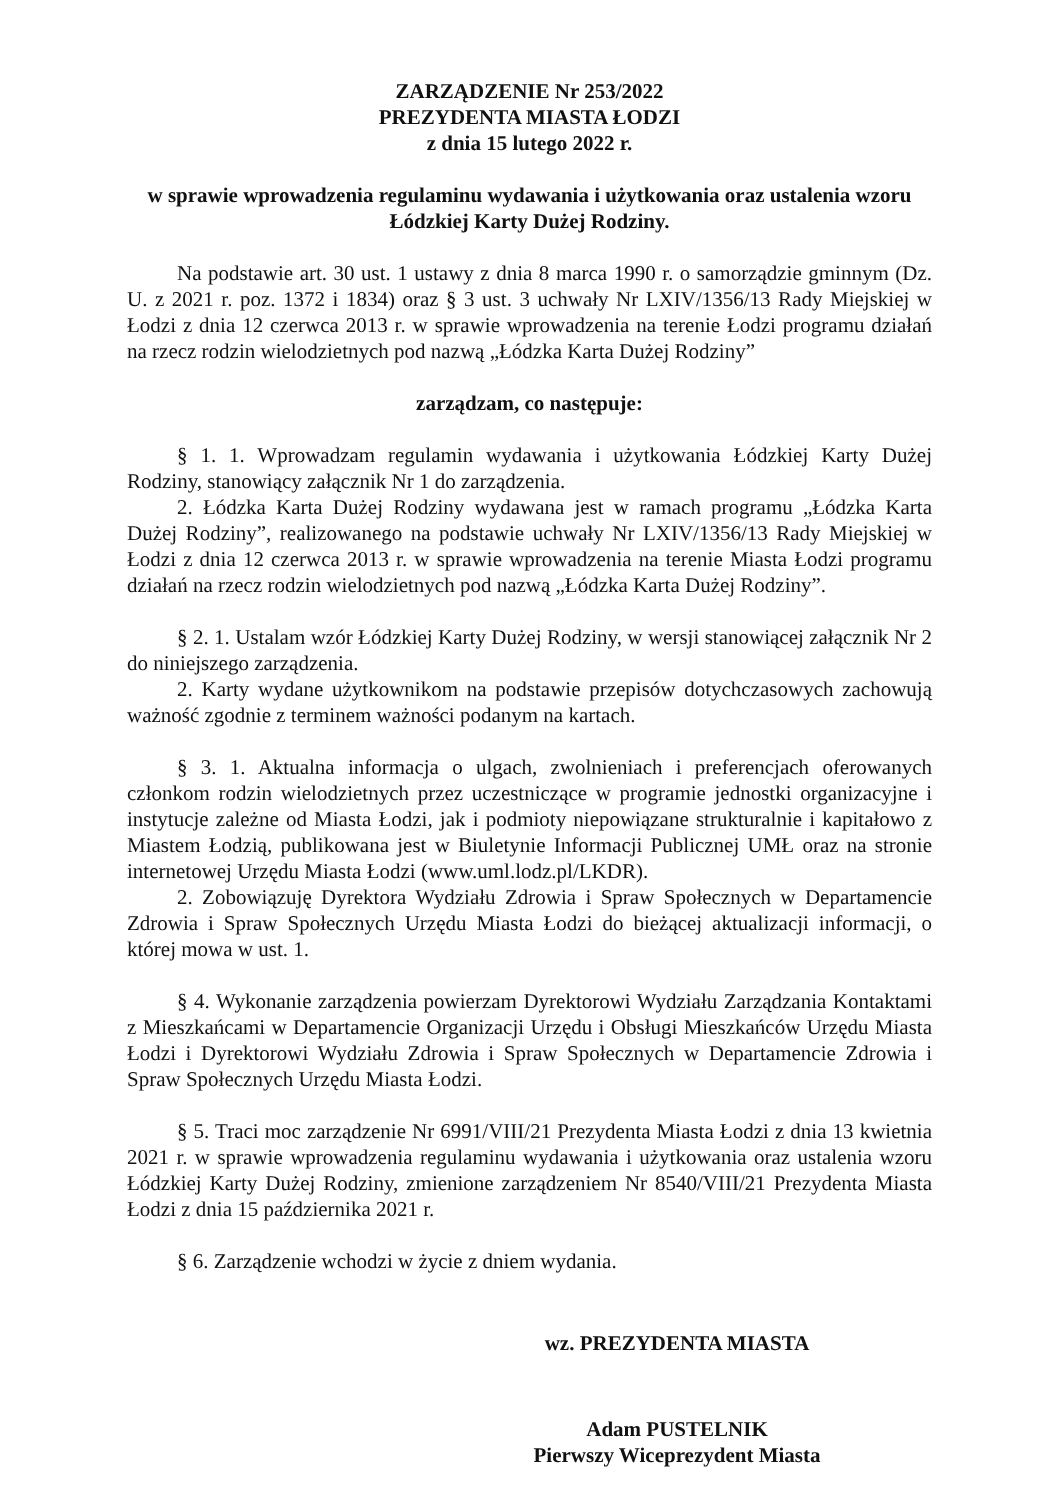ZARZĄDZENIE Nr 253/2022
PREZYDENTA MIASTA ŁODZI
z dnia 15 lutego 2022 r.
w sprawie wprowadzenia regulaminu wydawania i użytkowania oraz ustalenia wzoru
Łódzkiej Karty Dużej Rodziny.
Na podstawie art. 30 ust. 1 ustawy z dnia 8 marca 1990 r. o samorządzie gminnym (Dz. U. z 2021 r. poz. 1372 i 1834) oraz § 3 ust. 3 uchwały Nr LXIV/1356/13 Rady Miejskiej w Łodzi z dnia 12 czerwca 2013 r. w sprawie wprowadzenia na terenie Łodzi programu działań na rzecz rodzin wielodzietnych pod nazwą „Łódzka Karta Dużej Rodziny”
zarządzam, co następuje:
§ 1. 1. Wprowadzam regulamin wydawania i użytkowania Łódzkiej Karty Dużej Rodziny, stanowiący załącznik Nr 1 do zarządzenia.
2. Łódzka Karta Dużej Rodziny wydawana jest w ramach programu „Łódzka Karta Dużej Rodziny”, realizowanego na podstawie uchwały Nr LXIV/1356/13 Rady Miejskiej w Łodzi z dnia 12 czerwca 2013 r. w sprawie wprowadzenia na terenie Miasta Łodzi programu działań na rzecz rodzin wielodzietnych pod nazwą „Łódzka Karta Dużej Rodziny”.
§ 2. 1. Ustalam wzór Łódzkiej Karty Dużej Rodziny, w wersji stanowiącej załącznik Nr 2 do niniejszego zarządzenia.
2. Karty wydane użytkownikom na podstawie przepisów dotychczasowych zachowują ważność zgodnie z terminem ważności podanym na kartach.
§ 3. 1. Aktualna informacja o ulgach, zwolnieniach i preferencjach oferowanych członkom rodzin wielodzietnych przez uczestniczące w programie jednostki organizacyjne i instytucje zależne od Miasta Łodzi, jak i podmioty niepowiązane strukturalnie i kapitałowo z Miastem Łodzią, publikowana jest w Biuletynie Informacji Publicznej UMŁ oraz na stronie internetowej Urzędu Miasta Łodzi (www.uml.lodz.pl/LKDR).
2. Zobowiązuję Dyrektora Wydziału Zdrowia i Spraw Społecznych w Departamencie Zdrowia i Spraw Społecznych Urzędu Miasta Łodzi do bieżącej aktualizacji informacji, o której mowa w ust. 1.
§ 4. Wykonanie zarządzenia powierzam Dyrektorowi Wydziału Zarządzania Kontaktami z Mieszkańcami w Departamencie Organizacji Urzędu i Obsługi Mieszkańców Urzędu Miasta Łodzi i Dyrektorowi Wydziału Zdrowia i Spraw Społecznych w Departamencie Zdrowia i Spraw Społecznych Urzędu Miasta Łodzi.
§ 5. Traci moc zarządzenie Nr 6991/VIII/21 Prezydenta Miasta Łodzi z dnia 13 kwietnia 2021 r. w sprawie wprowadzenia regulaminu wydawania i użytkowania oraz ustalenia wzoru Łódzkiej Karty Dużej Rodziny, zmienione zarządzeniem Nr 8540/VIII/21 Prezydenta Miasta Łodzi z dnia 15 października 2021 r.
§ 6. Zarządzenie wchodzi w życie z dniem wydania.
wz. PREZYDENTA MIASTA
Adam PUSTELNIK
Pierwszy Wiceprezydent Miasta